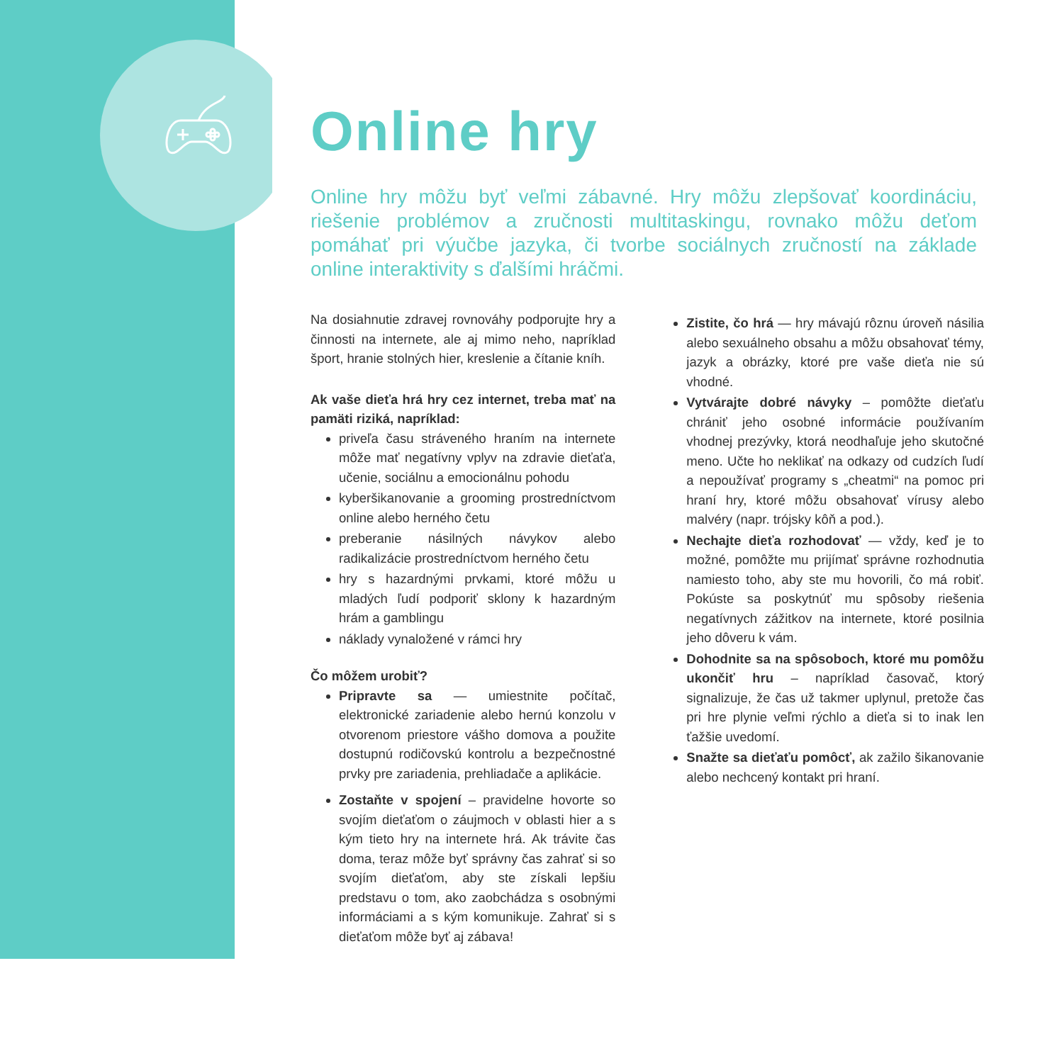Online hry
Online hry môžu byť veľmi zábavné. Hry môžu zlepšovať koordináciu, riešenie problémov a zručnosti multitaskingu, rovnako môžu deťom pomáhať pri výučbe jazyka, či tvorbe sociálnych zručností na základe online interaktivity s ďalšími hráčmi.
Na dosiahnutie zdravej rovnováhy podporujte hry a činnosti na internete, ale aj mimo neho, napríklad šport, hranie stolných hier, kreslenie a čítanie kníh.
Ak vaše dieťa hrá hry cez internet, treba mať na pamäti riziká, napríklad:
priveľa času stráveného hraním na internete môže mať negatívny vplyv na zdravie dieťaťa, učenie, sociálnu a emocionálnu pohodu
kyberšikanovanie a grooming prostredníctvom online alebo herného četu
preberanie násilných návykov alebo radikalizácie prostredníctvom herného četu
hry s hazardnými prvkami, ktoré môžu u mladých ľudí podporiť sklony k hazardným hrám a gamblingu
náklady vynaložené v rámci hry
Čo môžem urobiť?
Pripravte sa — umiestnite počítač, elektronické zariadenie alebo hernú konzolu v otvorenom priestore vášho domova a použite dostupnú rodičovskú kontrolu a bezpečnostné prvky pre zariadenia, prehliadače a aplikácie.
Zostaňte v spojení – pravidelne hovorte so svojím dieťaťom o záujmoch v oblasti hier a s kým tieto hry na internete hrá. Ak trávite čas doma, teraz môže byť správny čas zahrať si so svojím dieťaťom, aby ste získali lepšiu predstavu o tom, ako zaobchádza s osobnými informáciami a s kým komunikuje. Zahrať si s dieťaťom môže byť aj zábava!
Zistite, čo hrá — hry mávajú rôznu úroveň násilia alebo sexuálneho obsahu a môžu obsahovať témy, jazyk a obrázky, ktoré pre vaše dieťa nie sú vhodné.
Vytvárajte dobré návyky – pomôžte dieťaťu chrániť jeho osobné informácie používaním vhodnej prezývky, ktorá neodhaľuje jeho skutočné meno. Učte ho neklikať na odkazy od cudzích ľudí a nepoužívať programy s „cheatmi“ na pomoc pri hraní hry, ktoré môžu obsahovať vírusy alebo malvéry (napr. trójsky kôň a pod.).
Nechajte dieťa rozhodovať — vždy, keď je to možné, pomôžte mu prijímať správne rozhodnutia namiesto toho, aby ste mu hovorili, čo má robiť. Pokúste sa poskytnúť mu spôsoby riešenia negatívnych zážitkov na internete, ktoré posilnia jeho dôveru k vám.
Dohodnite sa na spôsoboch, ktoré mu pomôžu ukončiť hru – napríklad časovač, ktorý signalizuje, že čas už takmer uplynul, pretože čas pri hre plynie veľmi rýchlo a dieťa si to inak len ťažšie uvedomí.
Snažte sa dieťaťu pomôcť, ak zažilo šikanovanie alebo nechcený kontakt pri hraní.